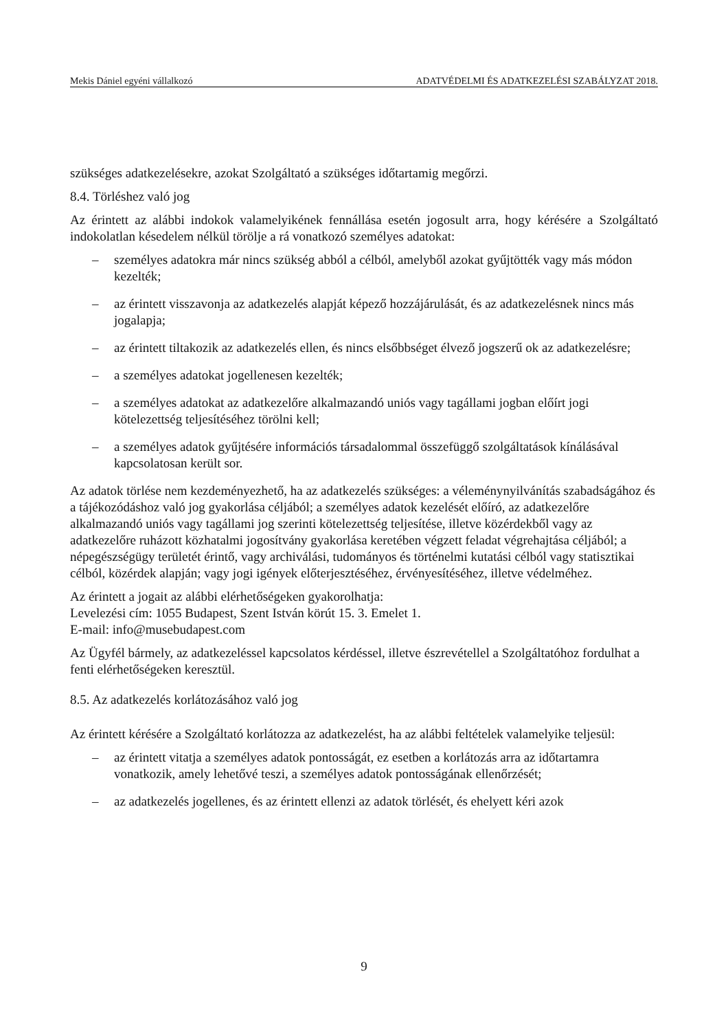Mekis Dániel egyéni vállalkozó ADATVÉDELMI ÉS ADATKEZELÉSI SZABÁLYZAT 2018.
szükséges adatkezelésekre, azokat Szolgáltató a szükséges időtartamig megőrzi.
8.4. Törléshez való jog
Az érintett az alábbi indokok valamelyikének fennállása esetén jogosult arra, hogy kérésére a Szolgáltató indokolatlan késedelem nélkül törölje a rá vonatkozó személyes adatokat:
– személyes adatokra már nincs szükség abból a célból, amelyből azokat gyűjtötték vagy más módon kezelték;
– az érintett visszavonja az adatkezelés alapját képező hozzájárulását, és az adatkezelésnek nincs más jogalapja;
– az érintett tiltakozik az adatkezelés ellen, és nincs elsőbbséget élvező jogszerű ok az adatkezelésre;
– a személyes adatokat jogellenesen kezelték;
– a személyes adatokat az adatkezelőre alkalmazandó uniós vagy tagállami jogban előírt jogi kötelezettség teljesítéséhez törölni kell;
– a személyes adatok gyűjtésére információs társadalommal összefüggő szolgáltatások kínálásával kapcsolatosan került sor.
Az adatok törlése nem kezdeményezhető, ha az adatkezelés szükséges: a véleménynyilvánítás szabadságához és a tájékozódáshoz való jog gyakorlása céljából; a személyes adatok kezelését előíró, az adatkezelőre alkalmazandó uniós vagy tagállami jog szerinti kötelezettség teljesítése, illetve közérdekből vagy az adatkezelőre ruházott közhatalmi jogosítvány gyakorlása keretében végzett feladat végrehajtása céljából; a népegészségügy területét érintő, vagy archiválási, tudományos és történelmi kutatási célból vagy statisztikai célból, közérdek alapján; vagy jogi igények előterjesztéséhez, érvényesítéséhez, illetve védelméhez.
Az érintett a jogait az alábbi elérhetőségeken gyakorolhatja:
Levelezési cím: 1055 Budapest, Szent István körút 15. 3. Emelet 1.
E-mail: info@musebudapest.com
Az Ügyfél bármely, az adatkezeléssel kapcsolatos kérdéssel, illetve észrevétellel a Szolgáltatóhoz fordulhat a fenti elérhetőségeken keresztül.
8.5. Az adatkezelés korlátozásához való jog
Az érintett kérésére a Szolgáltató korlátozza az adatkezelést, ha az alábbi feltételek valamelyike teljesül:
– az érintett vitatja a személyes adatok pontosságát, ez esetben a korlátozás arra az időtartamra vonatkozik, amely lehetővé teszi, a személyes adatok pontosságának ellenőrzését;
– az adatkezelés jogellenes, és az érintett ellenzi az adatok törlését, és ehelyett kéri azok
9